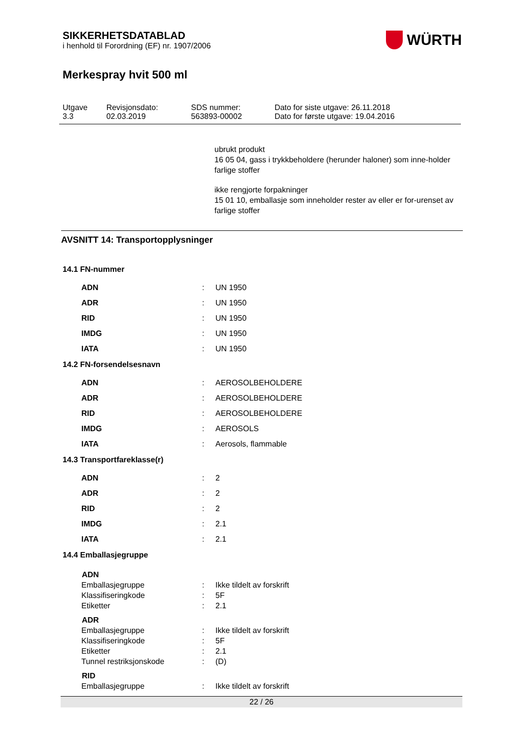SIKKERHETSDATABLAD
i henhold til Forordning (EF) nr. 1907/2006
WÜRTH
Merkespray hvit 500 ml
| Utgave 3.3 | Revisjonsdato: 02.03.2019 | SDS nummer: 563893-00002 | Dato for siste utgave: 26.11.2018 Dato for første utgave: 19.04.2016 |
ubrukt produkt
16 05 04, gass i trykkbeholdere (herunder haloner) som inne-holder farlige stoffer
ikke rengjorte forpakninger
15 01 10, emballasje som inneholder rester av eller er for-urenset av farlige stoffer
AVSNITT 14: Transportopplysninger
14.1 FN-nummer
| ADN | : | UN 1950 |
| ADR | : | UN 1950 |
| RID | : | UN 1950 |
| IMDG | : | UN 1950 |
| IATA | : | UN 1950 |
14.2 FN-forsendelsesnavn
| ADN | : | AEROSOLBEHOLDERE |
| ADR | : | AEROSOLBEHOLDERE |
| RID | : | AEROSOLBEHOLDERE |
| IMDG | : | AEROSOLS |
| IATA | : | Aerosols, flammable |
14.3 Transportfareklasse(r)
| ADN | : | 2 |
| ADR | : | 2 |
| RID | : | 2 |
| IMDG | : | 2.1 |
| IATA | : | 2.1 |
14.4 Emballasjegruppe
| ADN | | |
| --- | --- | --- |
| Emballasjegruppe | : | Ikke tildelt av forskrift |
| Klassifiseringkode | : | 5F |
| Etiketter | : | 2.1 |
| ADR | | |
| Emballasjegruppe | : | Ikke tildelt av forskrift |
| Klassifiseringkode | : | 5F |
| Etiketter | : | 2.1 |
| Tunnel restriksjonskode | : | (D) |
| RID | | |
| Emballasjegruppe | : | Ikke tildelt av forskrift |
22 / 26